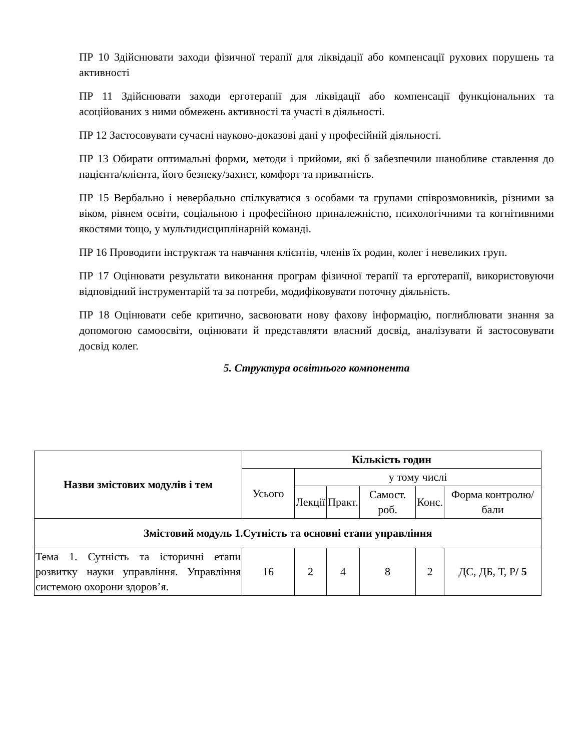ПР 10 Здійснювати заходи фізичної терапії для ліквідації або компенсації рухових порушень та активності
ПР 11 Здійснювати заходи ерготерапії для ліквідації або компенсації функціональних та асоційованих з ними обмежень активності та участі в діяльності.
ПР 12 Застосовувати сучасні науково-доказові дані у професійній діяльності.
ПР 13 Обирати оптимальні форми, методи і прийоми, які б забезпечили шанобливе ставлення до пацієнта/клієнта, його безпеку/захист, комфорт та приватність.
ПР 15 Вербально і невербально спілкуватися з особами та групами співрозмовників, різними за віком, рівнем освіти, соціальною і професійною приналежністю, психологічними та когнітивними якостями тощо, у мультидисциплінарній команді.
ПР 16 Проводити інструктаж та навчання клієнтів, членів їх родин, колег і невеликих груп.
ПР 17 Оцінювати результати виконання програм фізичної терапії та ерготерапії, використовуючи відповідний інструментарій та за потреби, модифіковувати поточну діяльність.
ПР 18 Оцінювати себе критично, засвоювати нову фахову інформацію, поглиблювати знання за допомогою самоосвіти, оцінювати й представляти власний досвід, аналізувати й застосовувати досвід колег.
5. Структура освітнього компонента
| Назви змістових модулів і тем | Кількість годин | | | | | |
| --- | --- | --- | --- | --- | --- | --- |
| | Усього | у тому числі | | | | |
| | | Лекції | Практ. | Самост. роб. | Конс. | Форма контролю/ бали |
| Змістовий модуль 1.Сутність та основні етапи управління | | | | | | |
| Тема 1. Сутність та історичні етапи розвитку науки управління. Управління системою охорони здоров’я. | 16 | 2 | 4 | 8 | 2 | ДС, ДБ, Т, Р / 5 |